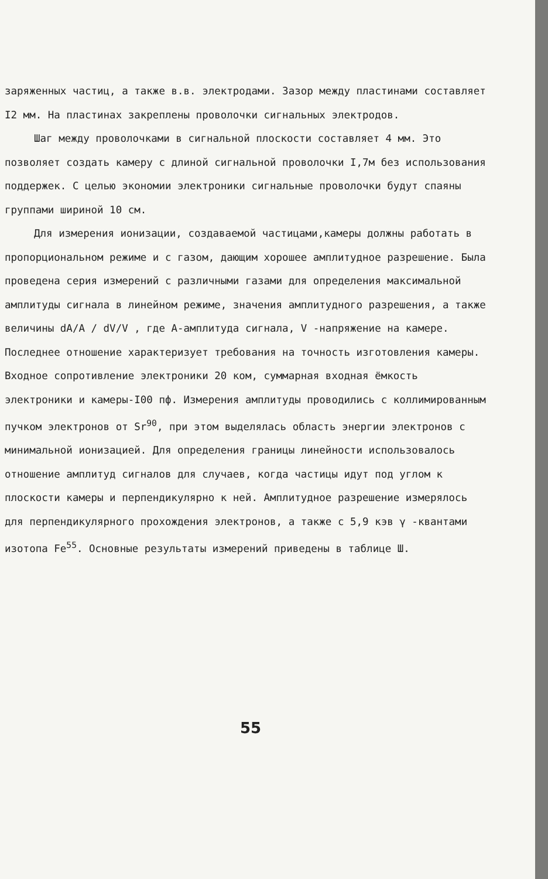заряженных частиц, а также в.в. электродами. Зазор между пластинами составляет I2 мм. На пластинах закреплены проволочки сигнальных электродов.
Шаг между проволочками в сигнальной плоскости составляет 4 мм. Это позволяет создать камеру с длиной сигнальной проволочки I,7м без использования поддержек. С целью экономии электроники сигнальные проволочки будут спаяны группами шириной 10 см.
Для измерения ионизации, создаваемой частицами,камеры должны работать в пропорциональном режиме и с газом, дающим хорошее амплитудное разрешение. Была проведена серия измерений с различными газами для определения максимальной амплитуды сигнала в линейном режиме, значения амплитудного разрешения, а также величины dA/A / dV/V , где А-амплитуда сигнала, V -напряжение на камере. Последнее отношение характеризует требования на точность изготовления камеры. Входное сопротивление электроники 20 ком, суммарная входная ёмкость электроники и камеры-I00 пф. Измерения амплитуды проводились с коллимированным пучком электронов от Sr<sup>90</sup>, при этом выделялась область энергии электронов с минимальной ионизацией. Для определения границы линейности использовалось отношение амплитуд сигналов для случаев, когда частицы идут под углом к плоскости камеры и перпендикулярно к ней. Амплитудное разрешение измерялось для перпендикулярного прохождения электронов, а также с 5,9 кэв γ -квантами изотопа Fe<sup>55</sup>. Основные результаты измерений приведены в таблице Ш.
55